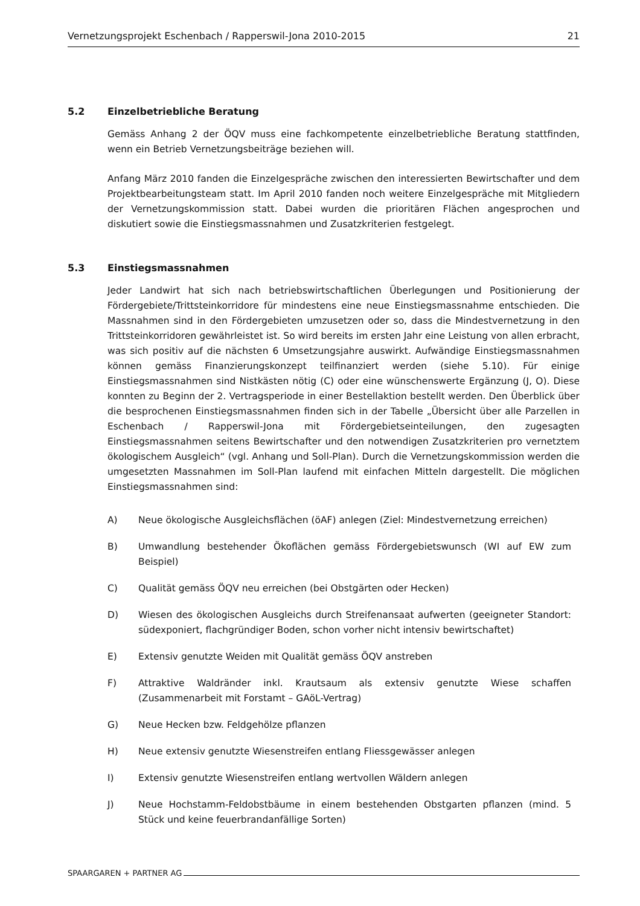Vernetzungsprojekt Eschenbach / Rapperswil-Jona 2010-2015 21
5.2 Einzelbetriebliche Beratung
Gemäss Anhang 2 der ÖQV muss eine fachkompetente einzelbetriebliche Beratung stattfinden, wenn ein Betrieb Vernetzungsbeiträge beziehen will.
Anfang März 2010 fanden die Einzelgespräche zwischen den interessierten Bewirtschafter und dem Projektbearbeitungsteam statt. Im April 2010 fanden noch weitere Einzelgespräche mit Mitgliedern der Vernetzungskommission statt. Dabei wurden die prioritären Flächen angesprochen und diskutiert sowie die Einstiegsmassnahmen und Zusatzkriterien festgelegt.
5.3 Einstiegsmassnahmen
Jeder Landwirt hat sich nach betriebswirtschaftlichen Überlegungen und Positionierung der Fördergebiete/Trittsteinkorridore für mindestens eine neue Einstiegsmassnahme entschieden. Die Massnahmen sind in den Fördergebieten umzusetzen oder so, dass die Mindestvernetzung in den Trittsteinkorridoren gewährleistet ist. So wird bereits im ersten Jahr eine Leistung von allen erbracht, was sich positiv auf die nächsten 6 Umsetzungsjahre auswirkt. Aufwändige Einstiegsmassnahmen können gemäss Finanzierungskonzept teilfinanziert werden (siehe 5.10). Für einige Einstiegsmassnahmen sind Nistkästen nötig (C) oder eine wünschenswerte Ergänzung (J, O). Diese konnten zu Beginn der 2. Vertragsperiode in einer Bestellaktion bestellt werden. Den Überblick über die besprochenen Einstiegsmassnahmen finden sich in der Tabelle „Übersicht über alle Parzellen in Eschenbach / Rapperswil-Jona mit Fördergebietseinteilungen, den zugesagten Einstiegsmassnahmen seitens Bewirtschafter und den notwendigen Zusatzkriterien pro vernetztem ökologischem Ausgleich“ (vgl. Anhang und Soll-Plan). Durch die Vernetzungskommission werden die umgesetzten Massnahmen im Soll-Plan laufend mit einfachen Mitteln dargestellt. Die möglichen Einstiegsmassnahmen sind:
A) Neue ökologische Ausgleichsflächen (öAF) anlegen (Ziel: Mindestvernetzung erreichen)
B) Umwandlung bestehender Ökoflächen gemäss Fördergebietswunsch (WI auf EW zum Beispiel)
C) Qualität gemäss ÖQV neu erreichen (bei Obstgärten oder Hecken)
D) Wiesen des ökologischen Ausgleichs durch Streifenansaat aufwerten (geeigneter Standort: südexponiert, flachgründiger Boden, schon vorher nicht intensiv bewirtschaftet)
E) Extensiv genutzte Weiden mit Qualität gemäss ÖQV anstreben
F) Attraktive Waldränder inkl. Krautsaum als extensiv genutzte Wiese schaffen (Zusammenarbeit mit Forstamt – GAöL-Vertrag)
G) Neue Hecken bzw. Feldgehölze pflanzen
H) Neue extensiv genutzte Wiesenstreifen entlang Fliessgewässer anlegen
I) Extensiv genutzte Wiesenstreifen entlang wertvollen Wäldern anlegen
J) Neue Hochstamm-Feldobstbäume in einem bestehenden Obstgarten pflanzen (mind. 5 Stück und keine feuerbrandanfällige Sorten)
SPAARGAREN + PARTNER AG